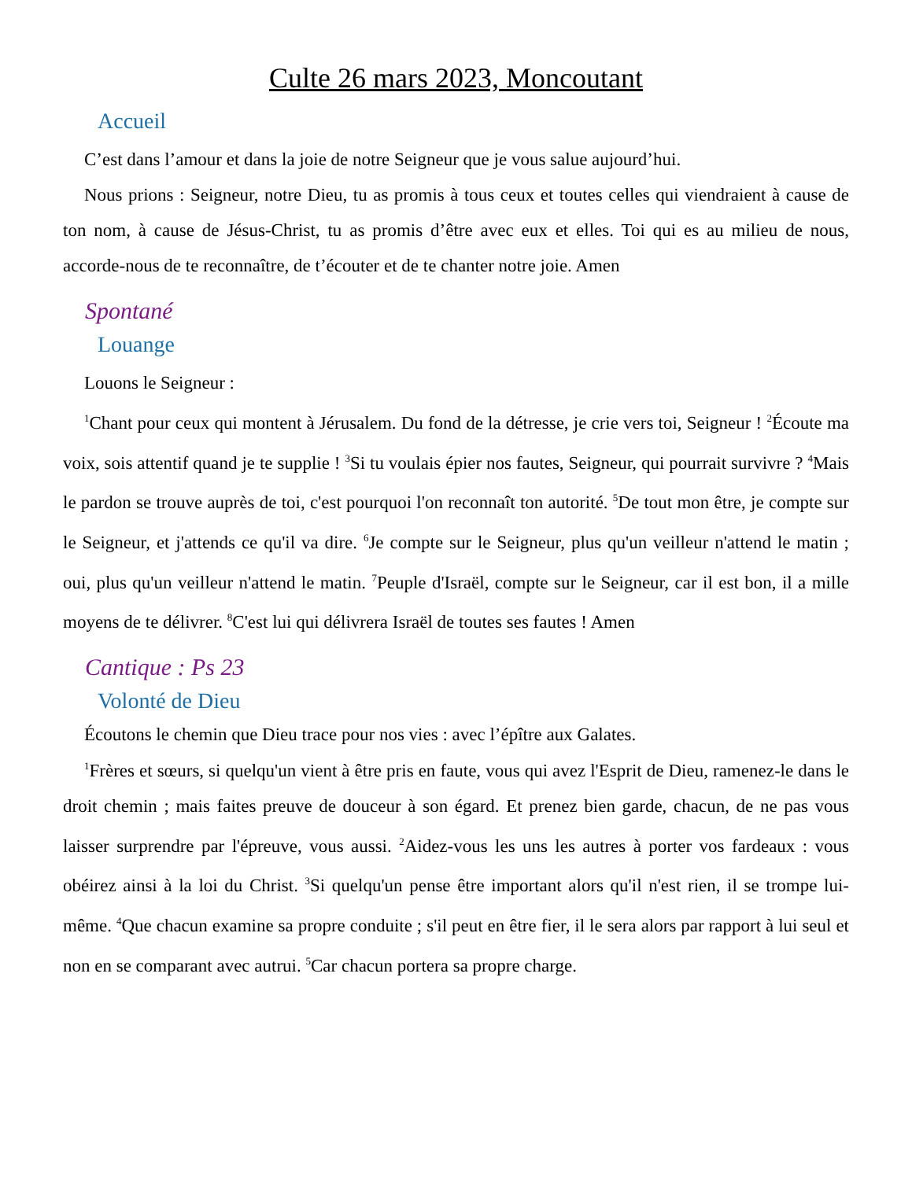Culte 26 mars 2023, Moncoutant
Accueil
C’est dans l’amour et dans la joie de notre Seigneur que je vous salue aujourd’hui.
Nous prions : Seigneur, notre Dieu, tu as promis à tous ceux et toutes celles qui viendraient à cause de ton nom, à cause de Jésus-Christ, tu as promis d’être avec eux et elles. Toi qui es au milieu de nous, accorde-nous de te reconnaître, de t’écouter et de te chanter notre joie. Amen
Spontané
Louange
Louons le Seigneur :
<sup>1</sup> Chant pour ceux qui montent à Jérusalem. Du fond de la détresse, je crie vers toi, Seigneur ! <sup>2</sup>Écoute ma voix, sois attentif quand je te supplie ! <sup>3</sup>Si tu voulais épier nos fautes, Seigneur, qui pourrait survivre ? <sup>4</sup>Mais le pardon se trouve auprès de toi, c'est pourquoi l'on reconnaît ton autorité. <sup>5</sup>De tout mon être, je compte sur le Seigneur, et j'attends ce qu'il va dire. <sup>6</sup>Je compte sur le Seigneur, plus qu'un veilleur n'attend le matin ; oui, plus qu'un veilleur n'attend le matin. <sup>7</sup>Peuple d'Israël, compte sur le Seigneur, car il est bon, il a mille moyens de te délivrer. <sup>8</sup>C'est lui qui délivrera Israël de toutes ses fautes ! Amen
Cantique : Ps 23
Volonté de Dieu
Écoutons le chemin que Dieu trace pour nos vies : avec l’épître aux Galates.
<sup>1</sup> Frères et sœurs, si quelqu'un vient à être pris en faute, vous qui avez l'Esprit de Dieu, ramenez-le dans le droit chemin ; mais faites preuve de douceur à son égard. Et prenez bien garde, chacun, de ne pas vous laisser surprendre par l'épreuve, vous aussi. <sup>2</sup>Aidez-vous les uns les autres à porter vos fardeaux : vous obéirez ainsi à la loi du Christ. <sup>3</sup>Si quelqu'un pense être important alors qu'il n'est rien, il se trompe lui-même. <sup>4</sup>Que chacun examine sa propre conduite ; s'il peut en être fier, il le sera alors par rapport à lui seul et non en se comparant avec autrui. <sup>5</sup>Car chacun portera sa propre charge.